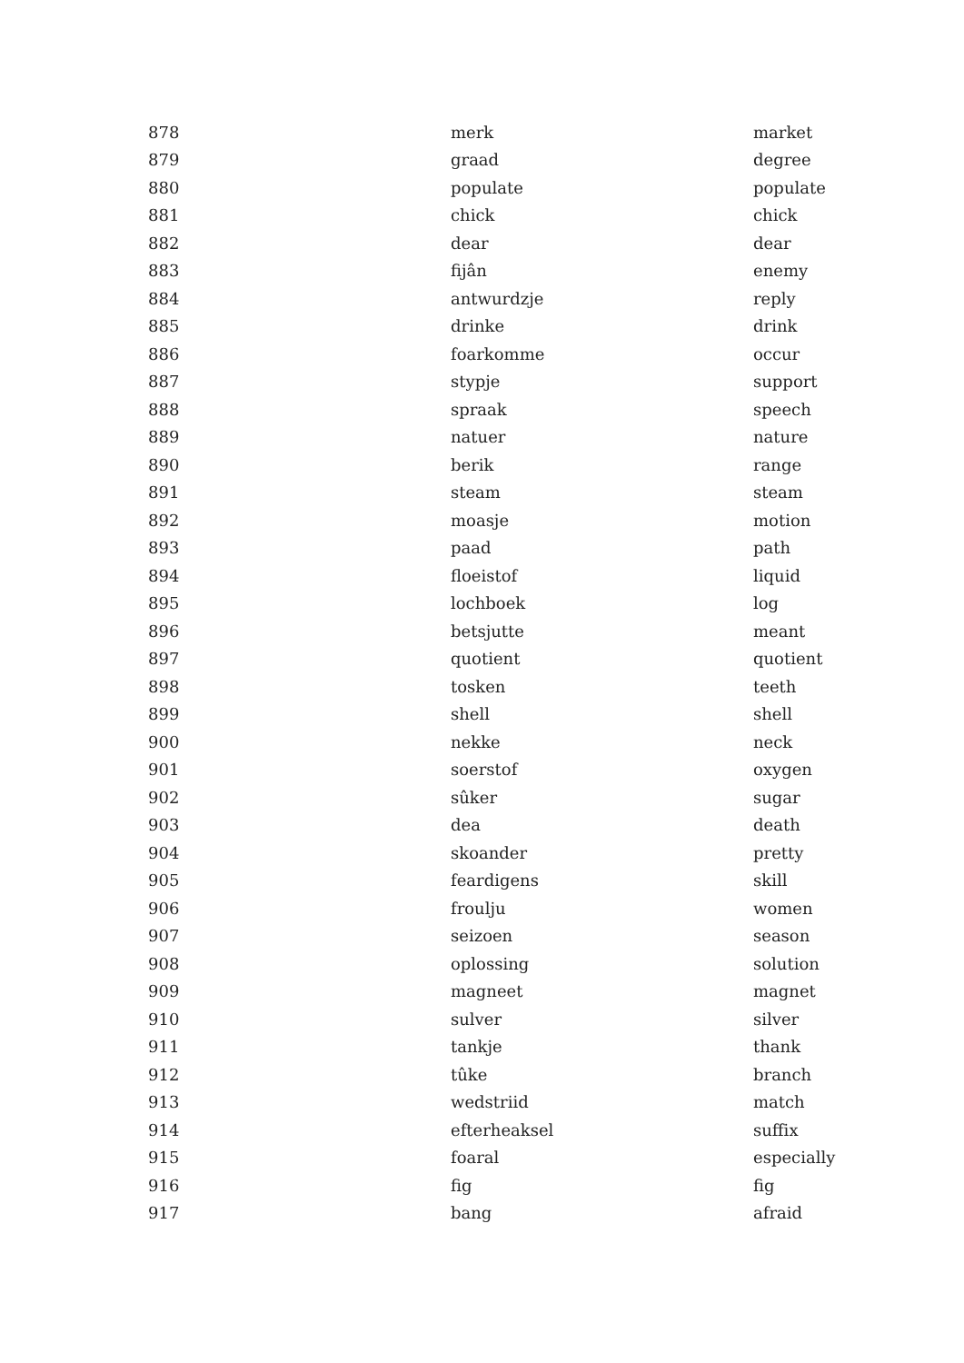| 878 | merk | market |
| 879 | graad | degree |
| 880 | populate | populate |
| 881 | chick | chick |
| 882 | dear | dear |
| 883 | fijân | enemy |
| 884 | antwurdzje | reply |
| 885 | drinke | drink |
| 886 | foarkomme | occur |
| 887 | stypje | support |
| 888 | spraak | speech |
| 889 | natuer | nature |
| 890 | berik | range |
| 891 | steam | steam |
| 892 | moasje | motion |
| 893 | paad | path |
| 894 | floeistof | liquid |
| 895 | lochboek | log |
| 896 | betsjutte | meant |
| 897 | quotient | quotient |
| 898 | tosken | teeth |
| 899 | shell | shell |
| 900 | nekke | neck |
| 901 | soerstof | oxygen |
| 902 | sûker | sugar |
| 903 | dea | death |
| 904 | skoander | pretty |
| 905 | feardigens | skill |
| 906 | froulju | women |
| 907 | seizoen | season |
| 908 | oplossing | solution |
| 909 | magneet | magnet |
| 910 | sulver | silver |
| 911 | tankje | thank |
| 912 | tûke | branch |
| 913 | wedstriid | match |
| 914 | efterheaksel | suffix |
| 915 | foaral | especially |
| 916 | fig | fig |
| 917 | bang | afraid |